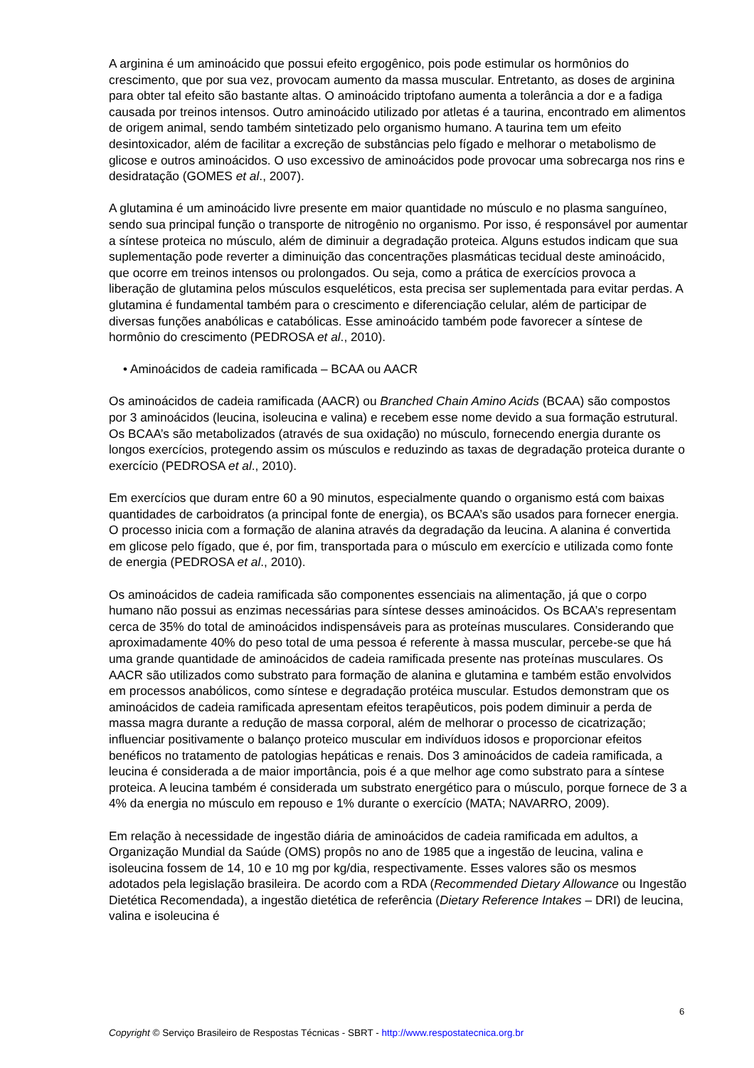A arginina é um aminoácido que possui efeito ergogênico, pois pode estimular os hormônios do crescimento, que por sua vez, provocam aumento da massa muscular. Entretanto, as doses de arginina para obter tal efeito são bastante altas. O aminoácido triptofano aumenta a tolerância a dor e a fadiga causada por treinos intensos. Outro aminoácido utilizado por atletas é a taurina, encontrado em alimentos de origem animal, sendo também sintetizado pelo organismo humano. A taurina tem um efeito desintoxicador, além de facilitar a excreção de substâncias pelo fígado e melhorar o metabolismo de glicose e outros aminoácidos. O uso excessivo de aminoácidos pode provocar uma sobrecarga nos rins e desidratação (GOMES et al., 2007).
A glutamina é um aminoácido livre presente em maior quantidade no músculo e no plasma sanguíneo, sendo sua principal função o transporte de nitrogênio no organismo. Por isso, é responsável por aumentar a síntese proteica no músculo, além de diminuir a degradação proteica. Alguns estudos indicam que sua suplementação pode reverter a diminuição das concentrações plasmáticas tecidual deste aminoácido, que ocorre em treinos intensos ou prolongados. Ou seja, como a prática de exercícios provoca a liberação de glutamina pelos músculos esqueléticos, esta precisa ser suplementada para evitar perdas. A glutamina é fundamental também para o crescimento e diferenciação celular, além de participar de diversas funções anabólicas e catabólicas. Esse aminoácido também pode favorecer a síntese de hormônio do crescimento (PEDROSA et al., 2010).
• Aminoácidos de cadeia ramificada – BCAA ou AACR
Os aminoácidos de cadeia ramificada (AACR) ou Branched Chain Amino Acids (BCAA) são compostos por 3 aminoácidos (leucina, isoleucina e valina) e recebem esse nome devido a sua formação estrutural. Os BCAA’s são metabolizados (através de sua oxidação) no músculo, fornecendo energia durante os longos exercícios, protegendo assim os músculos e reduzindo as taxas de degradação proteica durante o exercício (PEDROSA et al., 2010).
Em exercícios que duram entre 60 a 90 minutos, especialmente quando o organismo está com baixas quantidades de carboidratos (a principal fonte de energia), os BCAA’s são usados para fornecer energia. O processo inicia com a formação de alanina através da degradação da leucina. A alanina é convertida em glicose pelo fígado, que é, por fim, transportada para o músculo em exercício e utilizada como fonte de energia (PEDROSA et al., 2010).
Os aminoácidos de cadeia ramificada são componentes essenciais na alimentação, já que o corpo humano não possui as enzimas necessárias para síntese desses aminoácidos. Os BCAA’s representam cerca de 35% do total de aminoácidos indispensáveis para as proteínas musculares. Considerando que aproximadamente 40% do peso total de uma pessoa é referente à massa muscular, percebe-se que há uma grande quantidade de aminoácidos de cadeia ramificada presente nas proteínas musculares. Os AACR são utilizados como substrato para formação de alanina e glutamina e também estão envolvidos em processos anabólicos, como síntese e degradação protéica muscular. Estudos demonstram que os aminoácidos de cadeia ramificada apresentam efeitos terapêuticos, pois podem diminuir a perda de massa magra durante a redução de massa corporal, além de melhorar o processo de cicatrização; influenciar positivamente o balanço proteico muscular em indivíduos idosos e proporcionar efeitos benéficos no tratamento de patologias hepáticas e renais. Dos 3 aminoácidos de cadeia ramificada, a leucina é considerada a de maior importância, pois é a que melhor age como substrato para a síntese proteica. A leucina também é considerada um substrato energético para o músculo, porque fornece de 3 a 4% da energia no músculo em repouso e 1% durante o exercício (MATA; NAVARRO, 2009).
Em relação à necessidade de ingestão diária de aminoácidos de cadeia ramificada em adultos, a Organização Mundial da Saúde (OMS) propôs no ano de 1985 que a ingestão de leucina, valina e isoleucina fossem de 14, 10 e 10 mg por kg/dia, respectivamente. Esses valores são os mesmos adotados pela legislação brasileira. De acordo com a RDA (Recommended Dietary Allowance ou Ingestão Dietética Recomendada), a ingestão dietética de referência (Dietary Reference Intakes – DRI) de leucina, valina e isoleucina é
6
Copyright © Serviço Brasileiro de Respostas Técnicas - SBRT - http://www.respostatecnica.org.br